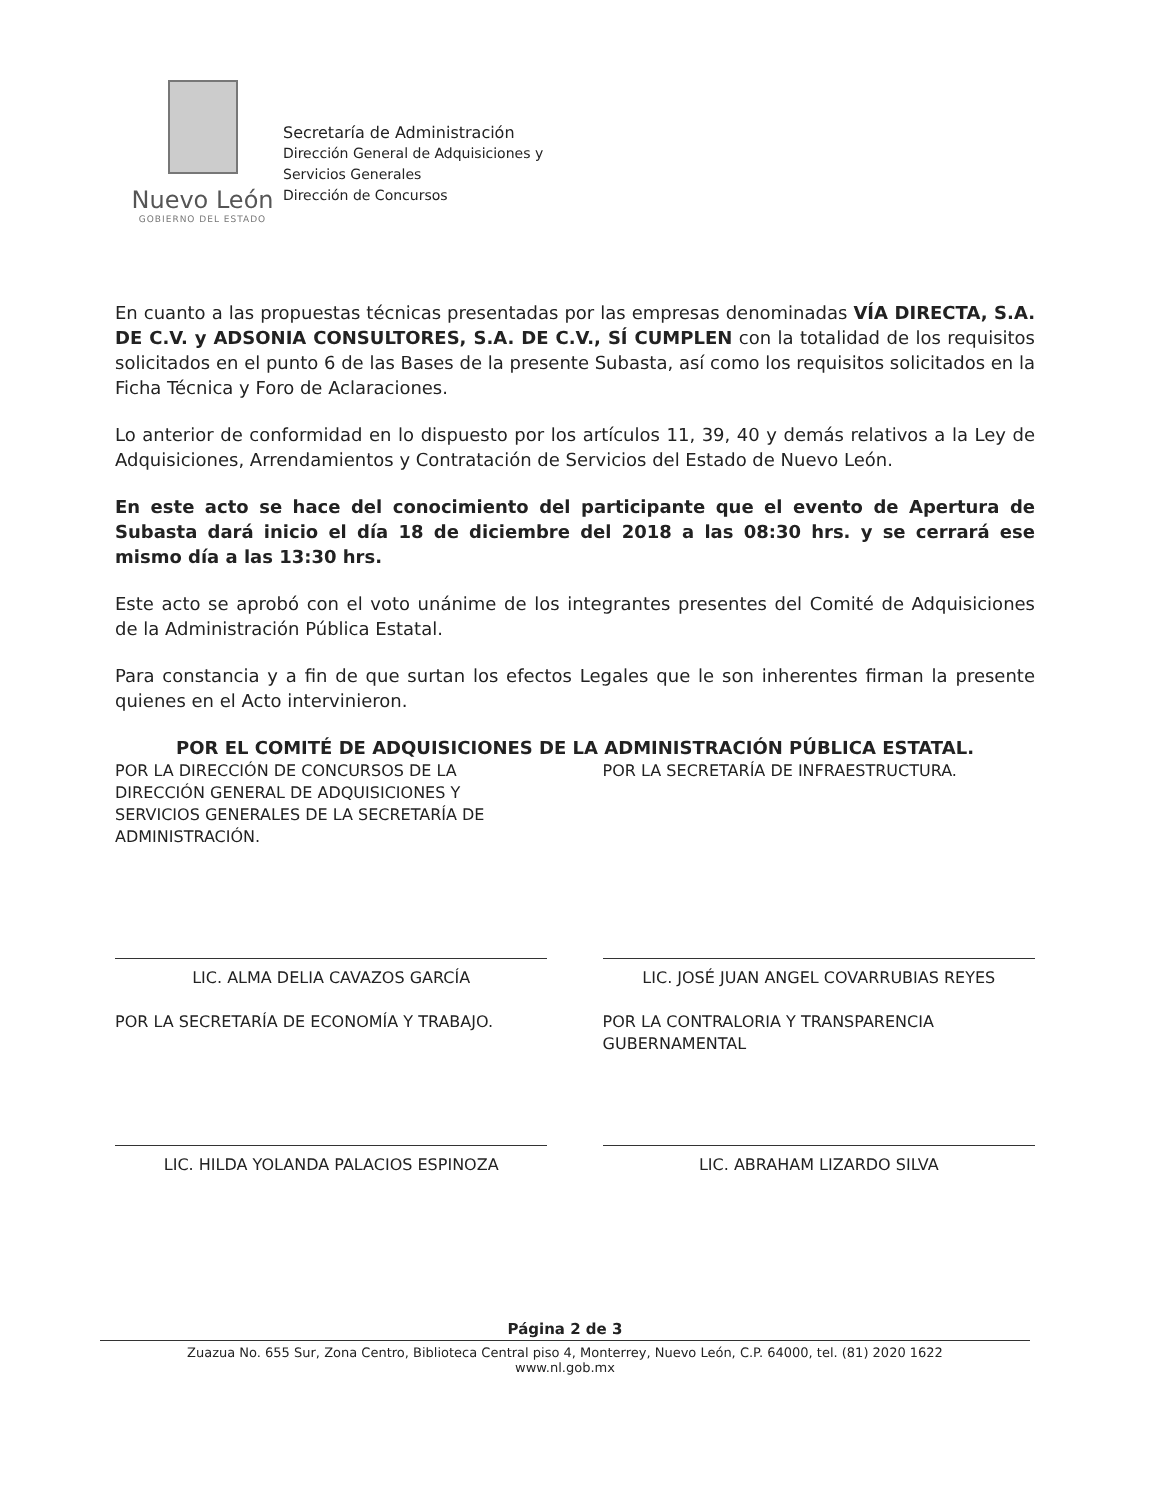Nuevo León
GOBIERNO DEL ESTADO
Secretaría de Administración
Dirección General de Adquisiciones y
Servicios Generales
Dirección de Concursos
En cuanto a las propuestas técnicas presentadas por las empresas denominadas VÍA DIRECTA, S.A. DE C.V. y ADSONIA CONSULTORES, S.A. DE C.V., SÍ CUMPLEN con la totalidad de los requisitos solicitados en el punto 6 de las Bases de la presente Subasta, así como los requisitos solicitados en la Ficha Técnica y Foro de Aclaraciones.
Lo anterior de conformidad en lo dispuesto por los artículos 11, 39, 40 y demás relativos a la Ley de Adquisiciones, Arrendamientos y Contratación de Servicios del Estado de Nuevo León.
En este acto se hace del conocimiento del participante que el evento de Apertura de Subasta dará inicio el día 18 de diciembre del 2018 a las 08:30 hrs. y se cerrará ese mismo día a las 13:30 hrs.
Este acto se aprobó con el voto unánime de los integrantes presentes del Comité de Adquisiciones de la Administración Pública Estatal.
Para constancia y a fin de que surtan los efectos Legales que le son inherentes firman la presente quienes en el Acto intervinieron.
POR EL COMITÉ DE ADQUISICIONES DE LA ADMINISTRACIÓN PÚBLICA ESTATAL.
POR LA DIRECCIÓN DE CONCURSOS DE LA DIRECCIÓN GENERAL DE ADQUISICIONES Y SERVICIOS GENERALES DE LA SECRETARÍA DE ADMINISTRACIÓN.
POR LA SECRETARÍA DE INFRAESTRUCTURA.
LIC. ALMA DELIA CAVAZOS GARCÍA
POR LA SECRETARÍA DE ECONOMÍA Y TRABAJO.
LIC. JOSÉ JUAN ANGEL COVARRUBIAS REYES
POR LA CONTRALORIA Y TRANSPARENCIA GUBERNAMENTAL
LIC. HILDA YOLANDA PALACIOS ESPINOZA
LIC. ABRAHAM LIZARDO SILVA
Página 2 de 3
Zuazua No. 655 Sur, Zona Centro, Biblioteca Central piso 4, Monterrey, Nuevo León, C.P. 64000, tel. (81) 2020 1622
www.nl.gob.mx